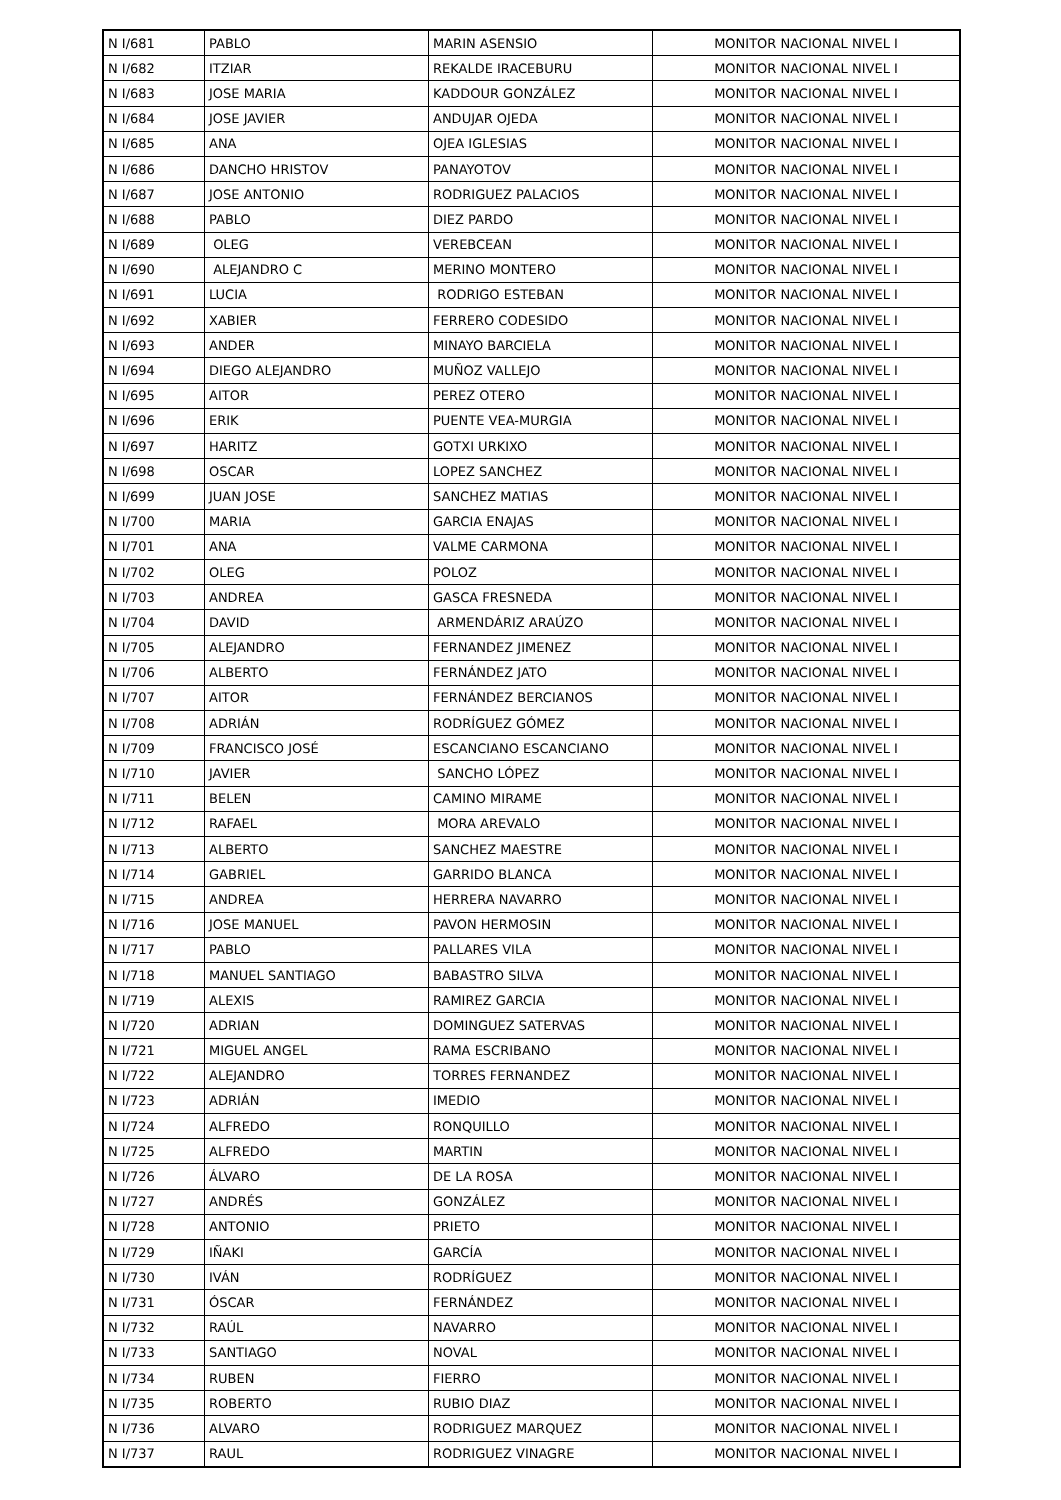| N I/681 | PABLO | MARIN ASENSIO | MONITOR NACIONAL NIVEL I |
| N I/682 | ITZIAR | REKALDE IRACEBURU | MONITOR NACIONAL NIVEL I |
| N I/683 | JOSE MARIA | KADDOUR GONZÁLEZ | MONITOR NACIONAL NIVEL I |
| N I/684 | JOSE JAVIER | ANDUJAR OJEDA | MONITOR NACIONAL NIVEL I |
| N I/685 | ANA | OJEA IGLESIAS | MONITOR NACIONAL NIVEL I |
| N I/686 | DANCHO HRISTOV | PANAYOTOV | MONITOR NACIONAL NIVEL I |
| N I/687 | JOSE ANTONIO | RODRIGUEZ PALACIOS | MONITOR NACIONAL NIVEL I |
| N I/688 | PABLO | DIEZ PARDO | MONITOR NACIONAL NIVEL I |
| N I/689 | OLEG | VEREBCEAN | MONITOR NACIONAL NIVEL I |
| N I/690 | ALEJANDRO C | MERINO MONTERO | MONITOR NACIONAL NIVEL I |
| N I/691 | LUCIA | RODRIGO ESTEBAN | MONITOR NACIONAL NIVEL I |
| N I/692 | XABIER | FERRERO CODESIDO | MONITOR NACIONAL NIVEL I |
| N I/693 | ANDER | MINAYO BARCIELA | MONITOR NACIONAL NIVEL I |
| N I/694 | DIEGO ALEJANDRO | MUÑOZ VALLEJO | MONITOR NACIONAL NIVEL I |
| N I/695 | AITOR | PEREZ OTERO | MONITOR NACIONAL NIVEL I |
| N I/696 | ERIK | PUENTE VEA-MURGIA | MONITOR NACIONAL NIVEL I |
| N I/697 | HARITZ | GOTXI URKIXO | MONITOR NACIONAL NIVEL I |
| N I/698 | OSCAR | LOPEZ SANCHEZ | MONITOR NACIONAL NIVEL I |
| N I/699 | JUAN JOSE | SANCHEZ MATIAS | MONITOR NACIONAL NIVEL I |
| N I/700 | MARIA | GARCIA ENAJAS | MONITOR NACIONAL NIVEL I |
| N I/701 | ANA | VALME CARMONA | MONITOR NACIONAL NIVEL I |
| N I/702 | OLEG | POLOZ | MONITOR NACIONAL NIVEL I |
| N I/703 | ANDREA | GASCA FRESNEDA | MONITOR NACIONAL NIVEL I |
| N I/704 | DAVID | ARMENDÁRIZ ARAÚZO | MONITOR NACIONAL NIVEL I |
| N I/705 | ALEJANDRO | FERNANDEZ JIMENEZ | MONITOR NACIONAL NIVEL I |
| N I/706 | ALBERTO | FERNÁNDEZ JATO | MONITOR NACIONAL NIVEL I |
| N I/707 | AITOR | FERNÁNDEZ BERCIANOS | MONITOR NACIONAL NIVEL I |
| N I/708 | ADRIÁN | RODRÍGUEZ GÓMEZ | MONITOR NACIONAL NIVEL I |
| N I/709 | FRANCISCO JOSÉ | ESCANCIANO ESCANCIANO | MONITOR NACIONAL NIVEL I |
| N I/710 | JAVIER | SANCHO LÓPEZ | MONITOR NACIONAL NIVEL I |
| N I/711 | BELEN | CAMINO MIRAME | MONITOR NACIONAL NIVEL I |
| N I/712 | RAFAEL | MORA AREVALO | MONITOR NACIONAL NIVEL I |
| N I/713 | ALBERTO | SANCHEZ MAESTRE | MONITOR NACIONAL NIVEL I |
| N I/714 | GABRIEL | GARRIDO BLANCA | MONITOR NACIONAL NIVEL I |
| N I/715 | ANDREA | HERRERA NAVARRO | MONITOR NACIONAL NIVEL I |
| N I/716 | JOSE MANUEL | PAVON HERMOSIN | MONITOR NACIONAL NIVEL I |
| N I/717 | PABLO | PALLARES VILA | MONITOR NACIONAL NIVEL I |
| N I/718 | MANUEL SANTIAGO | BABASTRO SILVA | MONITOR NACIONAL NIVEL I |
| N I/719 | ALEXIS | RAMIREZ GARCIA | MONITOR NACIONAL NIVEL I |
| N I/720 | ADRIAN | DOMINGUEZ SATERVAS | MONITOR NACIONAL NIVEL I |
| N I/721 | MIGUEL ANGEL | RAMA ESCRIBANO | MONITOR NACIONAL NIVEL I |
| N I/722 | ALEJANDRO | TORRES FERNANDEZ | MONITOR NACIONAL NIVEL I |
| N I/723 | ADRIÁN | IMEDIO | MONITOR NACIONAL NIVEL I |
| N I/724 | ALFREDO | RONQUILLO | MONITOR NACIONAL NIVEL I |
| N I/725 | ALFREDO | MARTIN | MONITOR NACIONAL NIVEL I |
| N I/726 | ÁLVARO | DE LA ROSA | MONITOR NACIONAL NIVEL I |
| N I/727 | ANDRÉS | GONZÁLEZ | MONITOR NACIONAL NIVEL I |
| N I/728 | ANTONIO | PRIETO | MONITOR NACIONAL NIVEL I |
| N I/729 | IÑAKI | GARCÍA | MONITOR NACIONAL NIVEL I |
| N I/730 | IVÁN | RODRÍGUEZ | MONITOR NACIONAL NIVEL I |
| N I/731 | ÓSCAR | FERNÁNDEZ | MONITOR NACIONAL NIVEL I |
| N I/732 | RAÚL | NAVARRO | MONITOR NACIONAL NIVEL I |
| N I/733 | SANTIAGO | NOVAL | MONITOR NACIONAL NIVEL I |
| N I/734 | RUBEN | FIERRO | MONITOR NACIONAL NIVEL I |
| N I/735 | ROBERTO | RUBIO DIAZ | MONITOR NACIONAL NIVEL I |
| N I/736 | ALVARO | RODRIGUEZ MARQUEZ | MONITOR NACIONAL NIVEL I |
| N I/737 | RAUL | RODRIGUEZ VINAGRE | MONITOR NACIONAL NIVEL I |